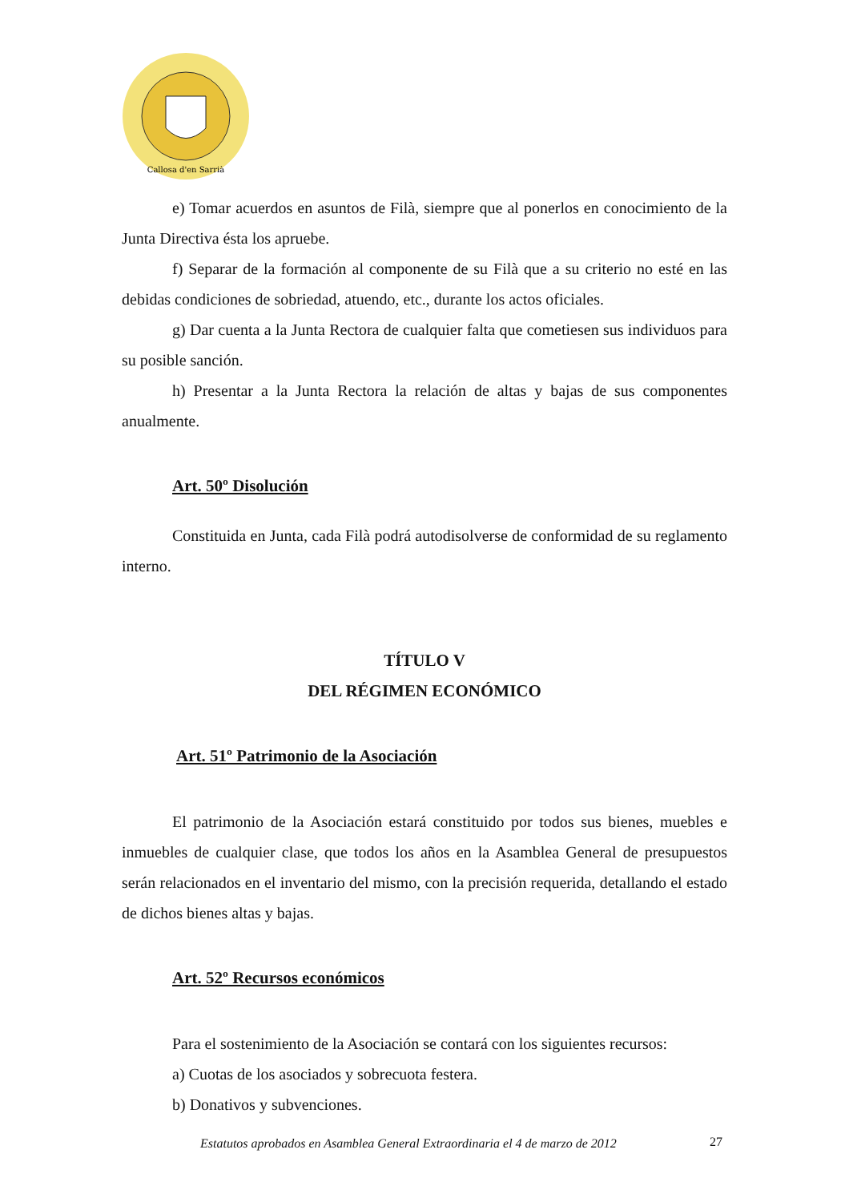Callosa d'en Sarrià
e) Tomar acuerdos en asuntos de Filà, siempre que al ponerlos en conocimiento de la Junta Directiva ésta los apruebe.
f) Separar de la formación al componente de su Filà que a su criterio no esté en las debidas condiciones de sobriedad, atuendo, etc., durante los actos oficiales.
g) Dar cuenta a la Junta Rectora de cualquier falta que cometiesen sus individuos para su posible sanción.
h) Presentar a la Junta Rectora la relación de altas y bajas de sus componentes anualmente.
Art. 50º Disolución
Constituida en Junta, cada Filà podrá autodisolverse de conformidad de su reglamento interno.
TÍTULO V
DEL RÉGIMEN ECONÓMICO
Art. 51º Patrimonio de la Asociación
El patrimonio de la Asociación estará constituido por todos sus bienes, muebles e inmuebles de cualquier clase, que todos los años en la Asamblea General de presupuestos serán relacionados en el inventario del mismo, con la precisión requerida, detallando el estado de dichos bienes altas y bajas.
Art. 52º Recursos económicos
Para el sostenimiento de la Asociación se contará con los siguientes recursos:
a) Cuotas de los asociados y sobrecuota festera.
b) Donativos y subvenciones.
Estatutos aprobados en Asamblea General Extraordinaria el 4 de marzo de 2012
27